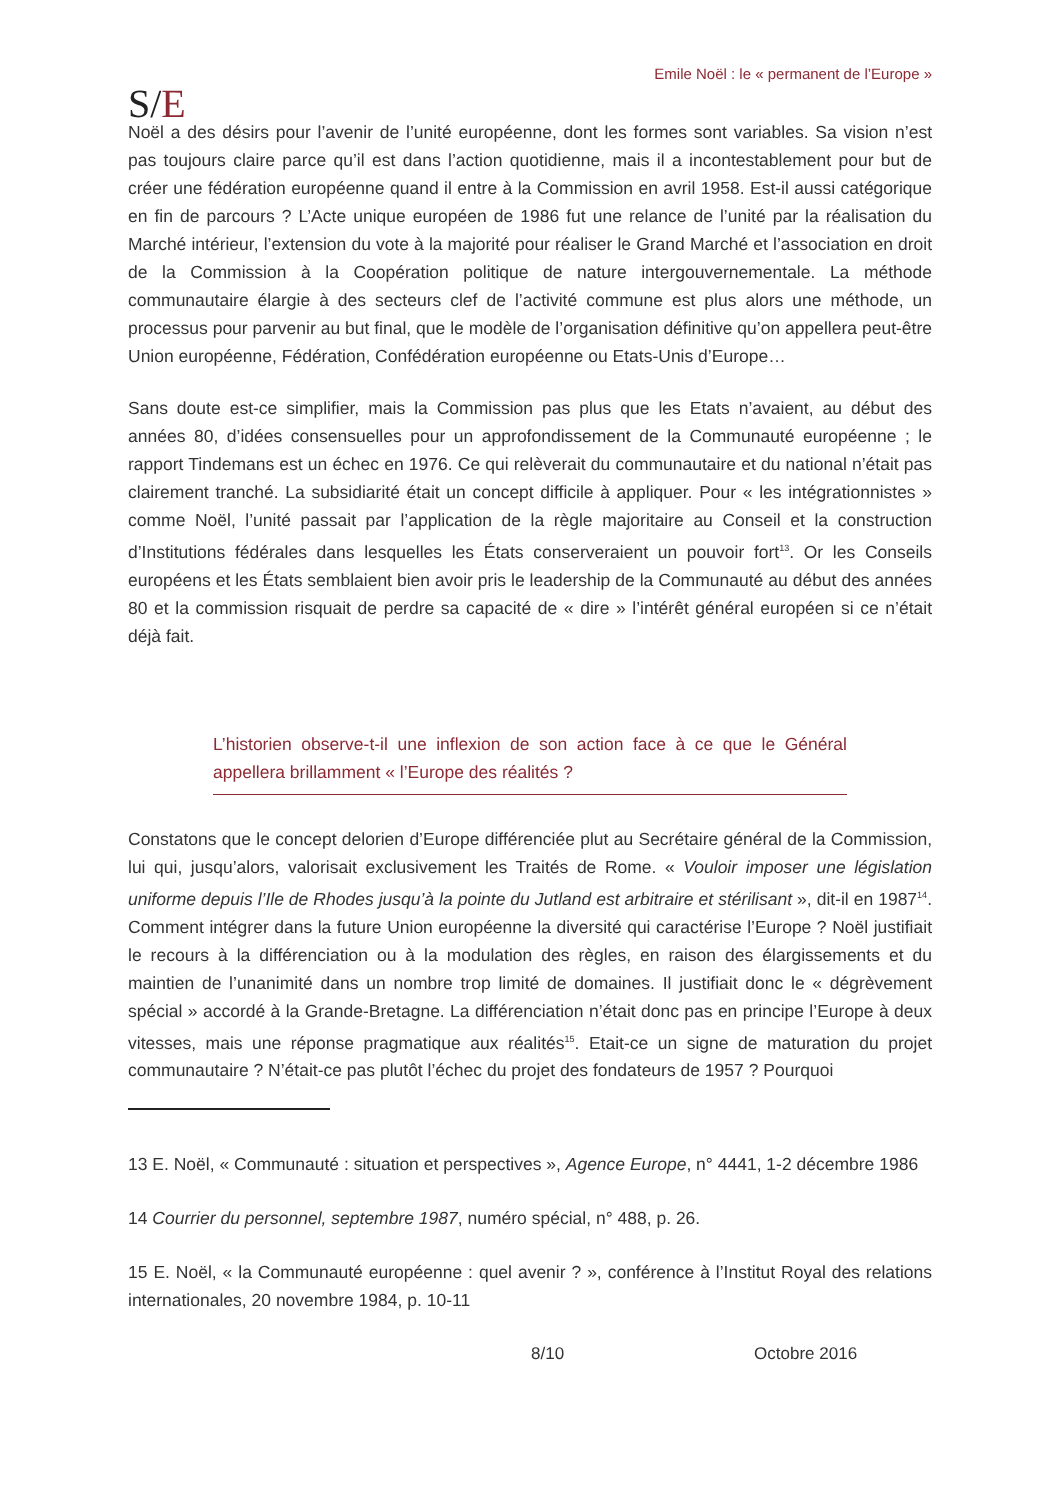S/E
Emile Noël : le « permanent de l’Europe »
Noël a des désirs pour l’avenir de l’unité européenne, dont les formes sont variables. Sa vision n’est pas toujours claire parce qu’il est dans l’action quotidienne, mais il a incontestablement pour but de créer une fédération européenne quand il entre à la Commission en avril 1958. Est-il aussi catégorique en fin de parcours ? L’Acte unique européen de 1986 fut une relance de l’unité par la réalisation du Marché intérieur, l’extension du vote à la majorité pour réaliser le Grand Marché et l’association en droit de la Commission à la Coopération politique de nature intergouvernementale. La méthode communautaire élargie à des secteurs clef de l’activité commune est plus alors une méthode, un processus pour parvenir au but final, que le modèle de l’organisation définitive qu’on appellera peut-être Union européenne, Fédération, Confédération européenne ou Etats-Unis d’Europe…
Sans doute est-ce simplifier, mais la Commission pas plus que les Etats n’avaient, au début des années 80, d’idées consensuelles pour un approfondissement de la Communauté européenne ; le rapport Tindemans est un échec en 1976. Ce qui relèverait du communautaire et du national n’était pas clairement tranché. La subsidiarité était un concept difficile à appliquer. Pour « les intégrationnistes » comme Noël, l’unité passait par l’application de la règle majoritaire au Conseil et la construction d’Institutions fédérales dans lesquelles les États conserveraient un pouvoir fort<sup>13</sup>. Or les Conseils européens et les États semblaient bien avoir pris le leadership de la Communauté au début des années 80 et la commission risquait de perdre sa capacité de « dire » l’intérêt général européen si ce n’était déjà fait.
L’historien observe-t-il une inflexion de son action face à ce que le Général appellera brillamment « l’Europe des réalités ?
Constatons que le concept delorien d’Europe différenciée plut au Secrétaire général de la Commission, lui qui, jusqu’alors, valorisait exclusivement les Traités de Rome. « Vouloir imposer une législation uniforme depuis l’Ile de Rhodes jusqu’à la pointe du Jutland est arbitraire et stérilisant », dit-il en 1987<sup>14</sup>. Comment intégrer dans la future Union européenne la diversité qui caractérise l’Europe ? Noël justifiait le recours à la différenciation ou à la modulation des règles, en raison des élargissements et du maintien de l’unanimité dans un nombre trop limité de domaines. Il justifiait donc le « dégrèvement spécial » accordé à la Grande-Bretagne. La différenciation n’était donc pas en principe l’Europe à deux vitesses, mais une réponse pragmatique aux réalités<sup>15</sup>. Etait-ce un signe de maturation du projet communautaire ? N’était-ce pas plutôt l’échec du projet des fondateurs de 1957 ? Pourquoi
13 E. Noël, « Communauté : situation et perspectives », Agence Europe, n° 4441, 1-2 décembre 1986
14 Courrier du personnel, septembre 1987, numéro spécial, n° 488, p. 26.
15 E. Noël, « la Communauté européenne : quel avenir ? », conférence à l’Institut Royal des relations internationales, 20 novembre 1984, p. 10-11
8/10 Octobre 2016